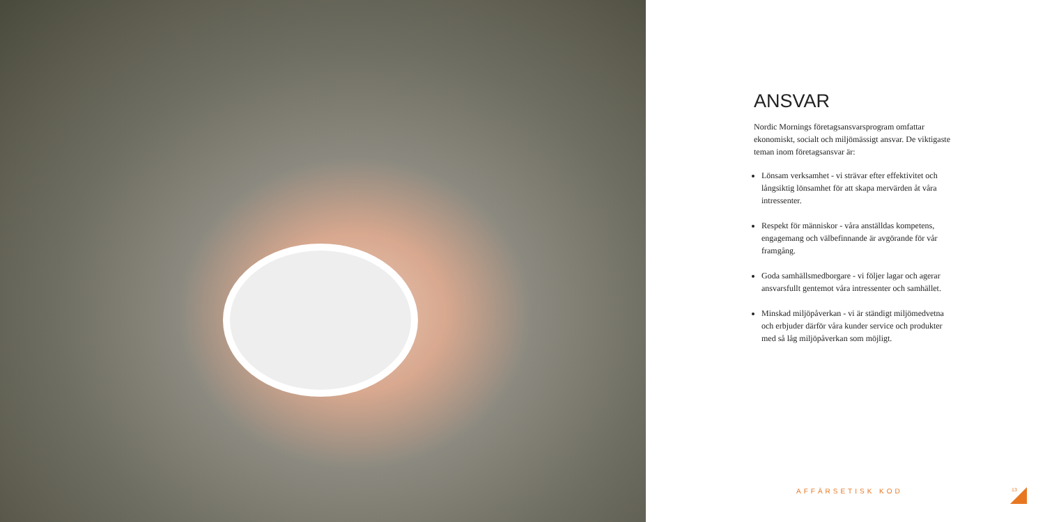ANSVAR
Nordic Mornings företagsansvarsprogram omfattar ekonomiskt, socialt och miljömässigt ansvar. De viktigaste teman inom företagsansvar är:
Lönsam verksamhet - vi strävar efter effektivitet och långsiktig lönsamhet för att skapa mervärden åt våra intressenter.
Respekt för människor - våra anställdas kompetens, engagemang och välbefinnande är avgörande för vår framgång.
Goda samhällsmedborgare - vi följer lagar och agerar ansvarsfullt gentemot våra intressenter och samhället.
Minskad miljöpåverkan - vi är ständigt miljömedvetna och erbjuder därför våra kunder service och produkter med så låg miljöpåverkan som möjligt.
AFFÄRSETISK KOD 13